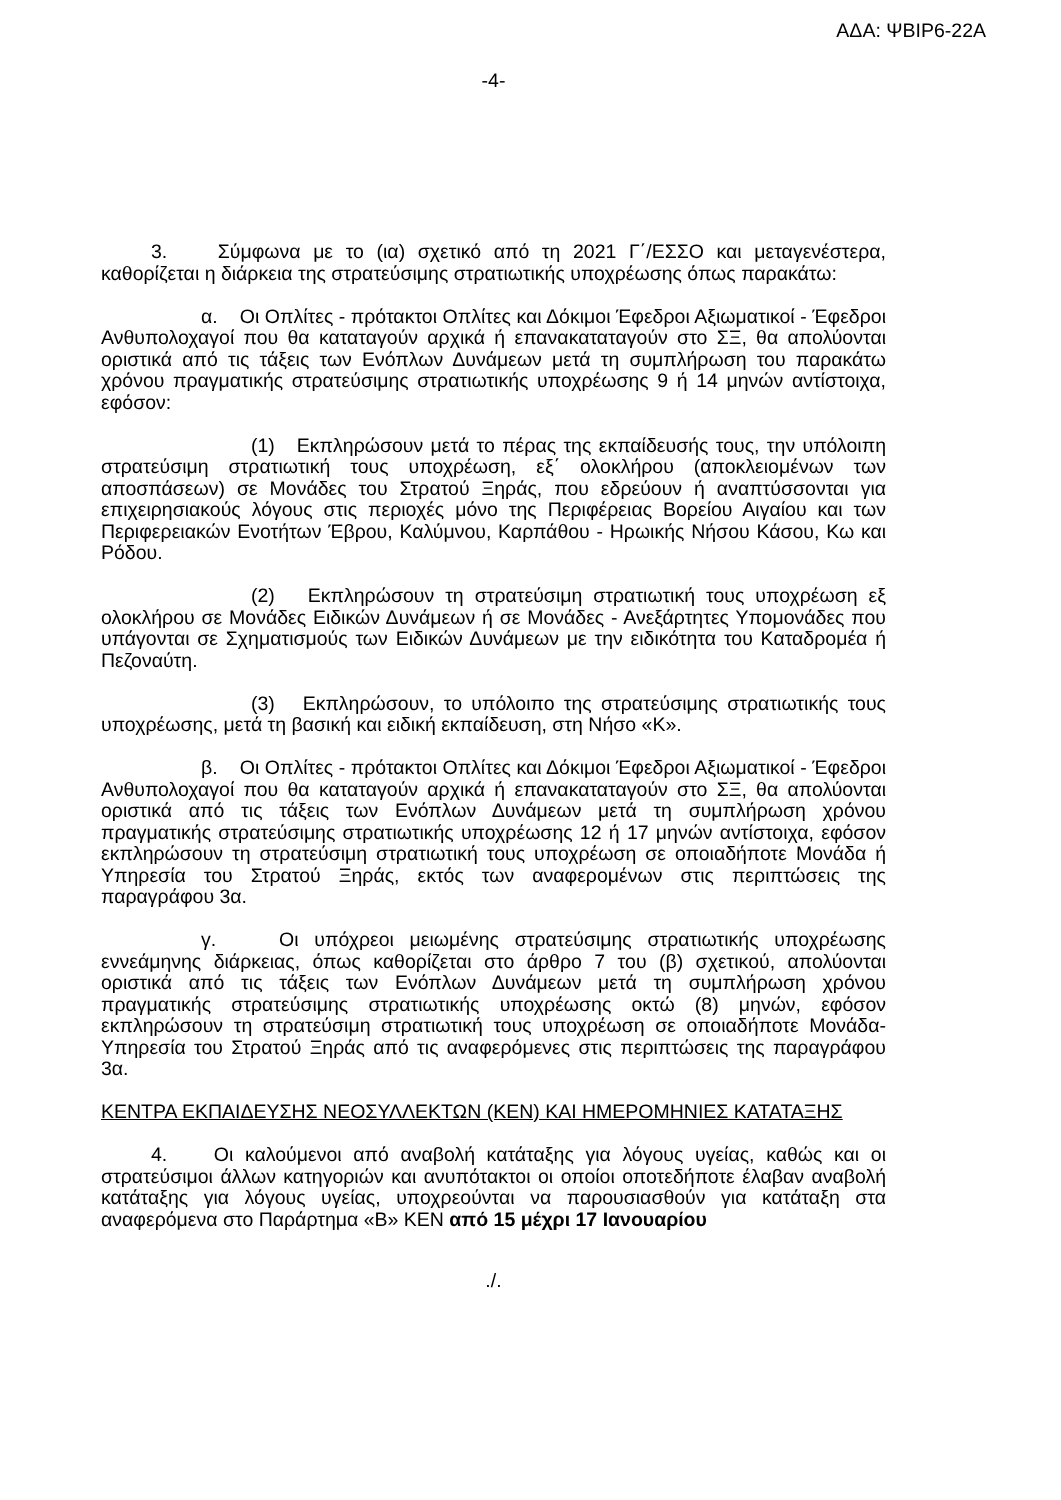ΑΔΑ: ΨΒΙΡ6-22Α
-4-
3. Σύμφωνα με το (ια) σχετικό από τη 2021 Γ΄/ΕΣΣΟ και μεταγενέστερα, καθορίζεται η διάρκεια της στρατεύσιμης στρατιωτικής υποχρέωσης όπως παρακάτω:
α. Οι Οπλίτες - πρότακτοι Οπλίτες και Δόκιμοι Έφεδροι Αξιωματικοί - Έφεδροι Ανθυπολοχαγοί που θα καταταγούν αρχικά ή επανακαταταγούν στο ΣΞ, θα απολύονται οριστικά από τις τάξεις των Ενόπλων Δυνάμεων μετά τη συμπλήρωση του παρακάτω χρόνου πραγματικής στρατεύσιμης στρατιωτικής υποχρέωσης 9 ή 14 μηνών αντίστοιχα, εφόσον:
(1) Εκπληρώσουν μετά το πέρας της εκπαίδευσής τους, την υπόλοιπη στρατεύσιμη στρατιωτική τους υποχρέωση, εξ΄ ολοκλήρου (αποκλειομένων των αποσπάσεων) σε Μονάδες του Στρατού Ξηράς, που εδρεύουν ή αναπτύσσονται για επιχειρησιακούς λόγους στις περιοχές μόνο της Περιφέρειας Βορείου Αιγαίου και των Περιφερειακών Ενοτήτων Έβρου, Καλύμνου, Καρπάθου - Ηρωικής Νήσου Κάσου, Κω και Ρόδου.
(2) Εκπληρώσουν τη στρατεύσιμη στρατιωτική τους υποχρέωση εξ ολοκλήρου σε Μονάδες Ειδικών Δυνάμεων ή σε Μονάδες - Ανεξάρτητες Υπομονάδες που υπάγονται σε Σχηματισμούς των Ειδικών Δυνάμεων με την ειδικότητα του Καταδρομέα ή Πεζοναύτη.
(3) Εκπληρώσουν, το υπόλοιπο της στρατεύσιμης στρατιωτικής τους υποχρέωσης, μετά τη βασική και ειδική εκπαίδευση, στη Νήσο «Κ».
β. Οι Οπλίτες - πρότακτοι Οπλίτες και Δόκιμοι Έφεδροι Αξιωματικοί - Έφεδροι Ανθυπολοχαγοί που θα καταταγούν αρχικά ή επανακαταταγούν στο ΣΞ, θα απολύονται οριστικά από τις τάξεις των Ενόπλων Δυνάμεων μετά τη συμπλήρωση χρόνου πραγματικής στρατεύσιμης στρατιωτικής υποχρέωσης 12 ή 17 μηνών αντίστοιχα, εφόσον εκπληρώσουν τη στρατεύσιμη στρατιωτική τους υποχρέωση σε οποιαδήποτε Μονάδα ή Υπηρεσία του Στρατού Ξηράς, εκτός των αναφερομένων στις περιπτώσεις της παραγράφου 3α.
γ. Οι υπόχρεοι μειωμένης στρατεύσιμης στρατιωτικής υποχρέωσης εννεάμηνης διάρκειας, όπως καθορίζεται στο άρθρο 7 του (β) σχετικού, απολύονται οριστικά από τις τάξεις των Ενόπλων Δυνάμεων μετά τη συμπλήρωση χρόνου πραγματικής στρατεύσιμης στρατιωτικής υποχρέωσης οκτώ (8) μηνών, εφόσον εκπληρώσουν τη στρατεύσιμη στρατιωτική τους υποχρέωση σε οποιαδήποτε Μονάδα- Υπηρεσία του Στρατού Ξηράς από τις αναφερόμενες στις περιπτώσεις της παραγράφου 3α.
ΚΕΝΤΡΑ ΕΚΠΑΙΔΕΥΣΗΣ ΝΕΟΣΥΛΛΕΚΤΩΝ (ΚΕΝ) ΚΑΙ ΗΜΕΡΟΜΗΝΙΕΣ ΚΑΤΑΤΑΞΗΣ
4. Οι καλούμενοι από αναβολή κατάταξης για λόγους υγείας, καθώς και οι στρατεύσιμοι άλλων κατηγοριών και ανυπότακτοι οι οποίοι οποτεδήποτε έλαβαν αναβολή κατάταξης για λόγους υγείας, υποχρεούνται να παρουσιασθούν για κατάταξη στα αναφερόμενα στο Παράρτημα «Β» ΚΕΝ από 15 μέχρι 17 Ιανουαρίου
./.